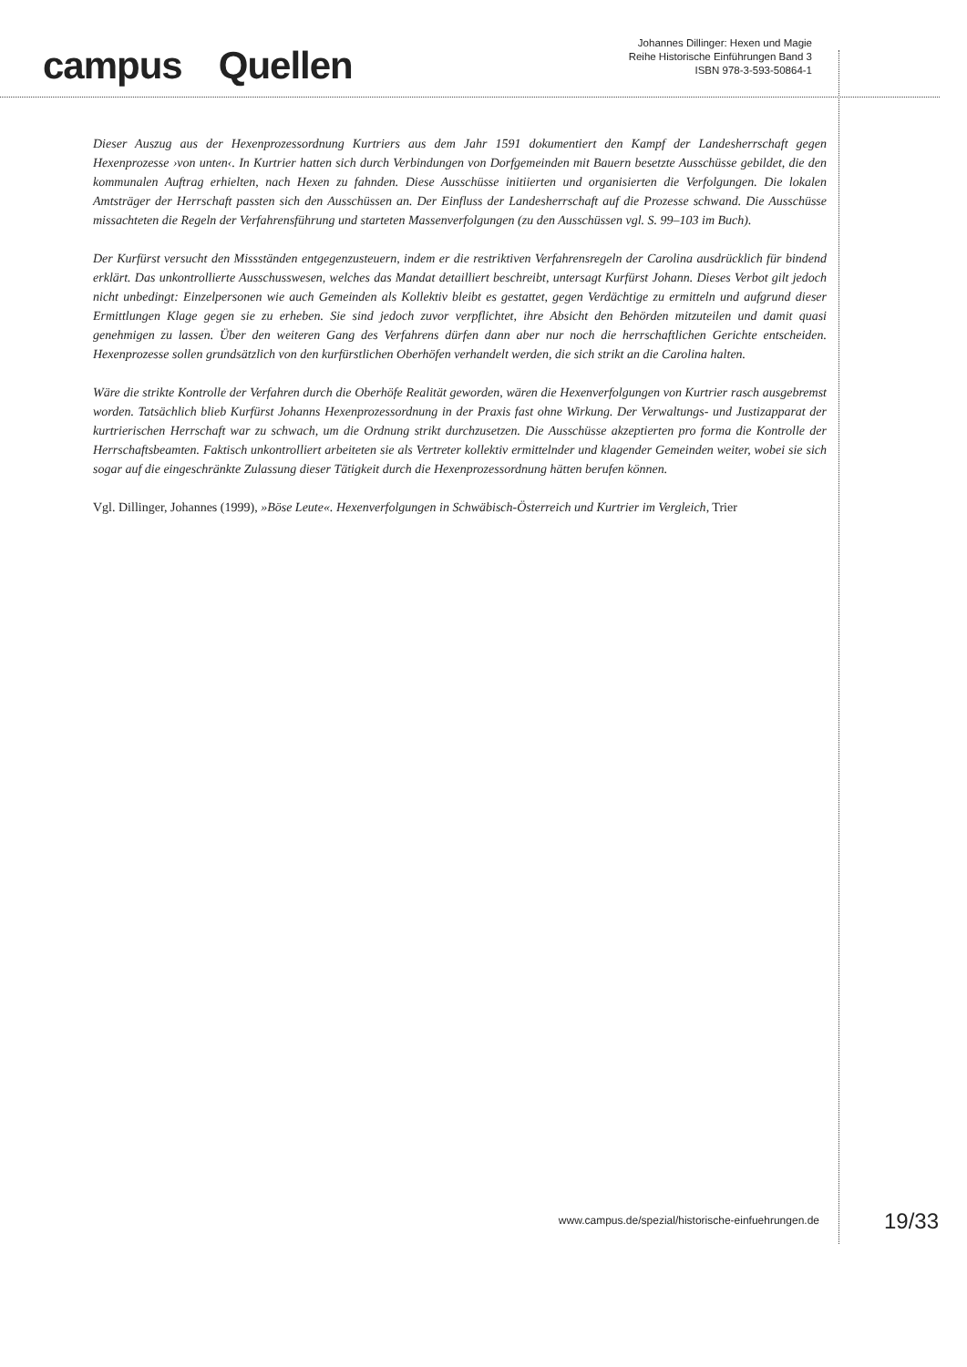campus Quellen
Johannes Dillinger: Hexen und Magie
Reihe Historische Einführungen Band 3
ISBN 978-3-593-50864-1
Dieser Auszug aus der Hexenprozessordnung Kurtriers aus dem Jahr 1591 dokumentiert den Kampf der Landesherrschaft gegen Hexenprozesse ›von unten‹. In Kurtrier hatten sich durch Verbindungen von Dorfgemeinden mit Bauern besetzte Ausschüsse gebildet, die den kommunalen Auftrag erhielten, nach Hexen zu fahnden. Diese Ausschüsse initiierten und organisierten die Verfolgungen. Die lokalen Amtsträger der Herrschaft passten sich den Ausschüssen an. Der Einfluss der Landesherrschaft auf die Prozesse schwand. Die Ausschüsse missachteten die Regeln der Verfahrensführung und starteten Massenverfolgungen (zu den Ausschüssen vgl. S. 99–103 im Buch).
Der Kurfürst versucht den Missständen entgegenzusteuern, indem er die restriktiven Verfahrensregeln der Carolina ausdrücklich für bindend erklärt. Das unkontrollierte Ausschusswesen, welches das Mandat detailliert beschreibt, untersagt Kurfürst Johann. Dieses Verbot gilt jedoch nicht unbedingt: Einzelpersonen wie auch Gemeinden als Kollektiv bleibt es gestattet, gegen Verdächtige zu ermitteln und aufgrund dieser Ermittlungen Klage gegen sie zu erheben. Sie sind jedoch zuvor verpflichtet, ihre Absicht den Behörden mitzuteilen und damit quasi genehmigen zu lassen. Über den weiteren Gang des Verfahrens dürfen dann aber nur noch die herrschaftlichen Gerichte entscheiden. Hexenprozesse sollen grundsätzlich von den kurfürstlichen Oberhöfen verhandelt werden, die sich strikt an die Carolina halten.
Wäre die strikte Kontrolle der Verfahren durch die Oberhöfe Realität geworden, wären die Hexenverfolgungen von Kurtrier rasch ausgebremst worden. Tatsächlich blieb Kurfürst Johanns Hexenprozessordnung in der Praxis fast ohne Wirkung. Der Verwaltungs- und Justizapparat der kurtrierischen Herrschaft war zu schwach, um die Ordnung strikt durchzusetzen. Die Ausschüsse akzeptierten pro forma die Kontrolle der Herrschaftsbeamten. Faktisch unkontrolliert arbeiteten sie als Vertreter kollektiv ermittelnder und klagender Gemeinden weiter, wobei sie sich sogar auf die eingeschränkte Zulassung dieser Tätigkeit durch die Hexenprozessordnung hätten berufen können.
Vgl. Dillinger, Johannes (1999), »Böse Leute«. Hexenverfolgungen in Schwäbisch-Österreich und Kurtrier im Vergleich, Trier
www.campus.de/spezial/historische-einfuehrungen.de 19/33